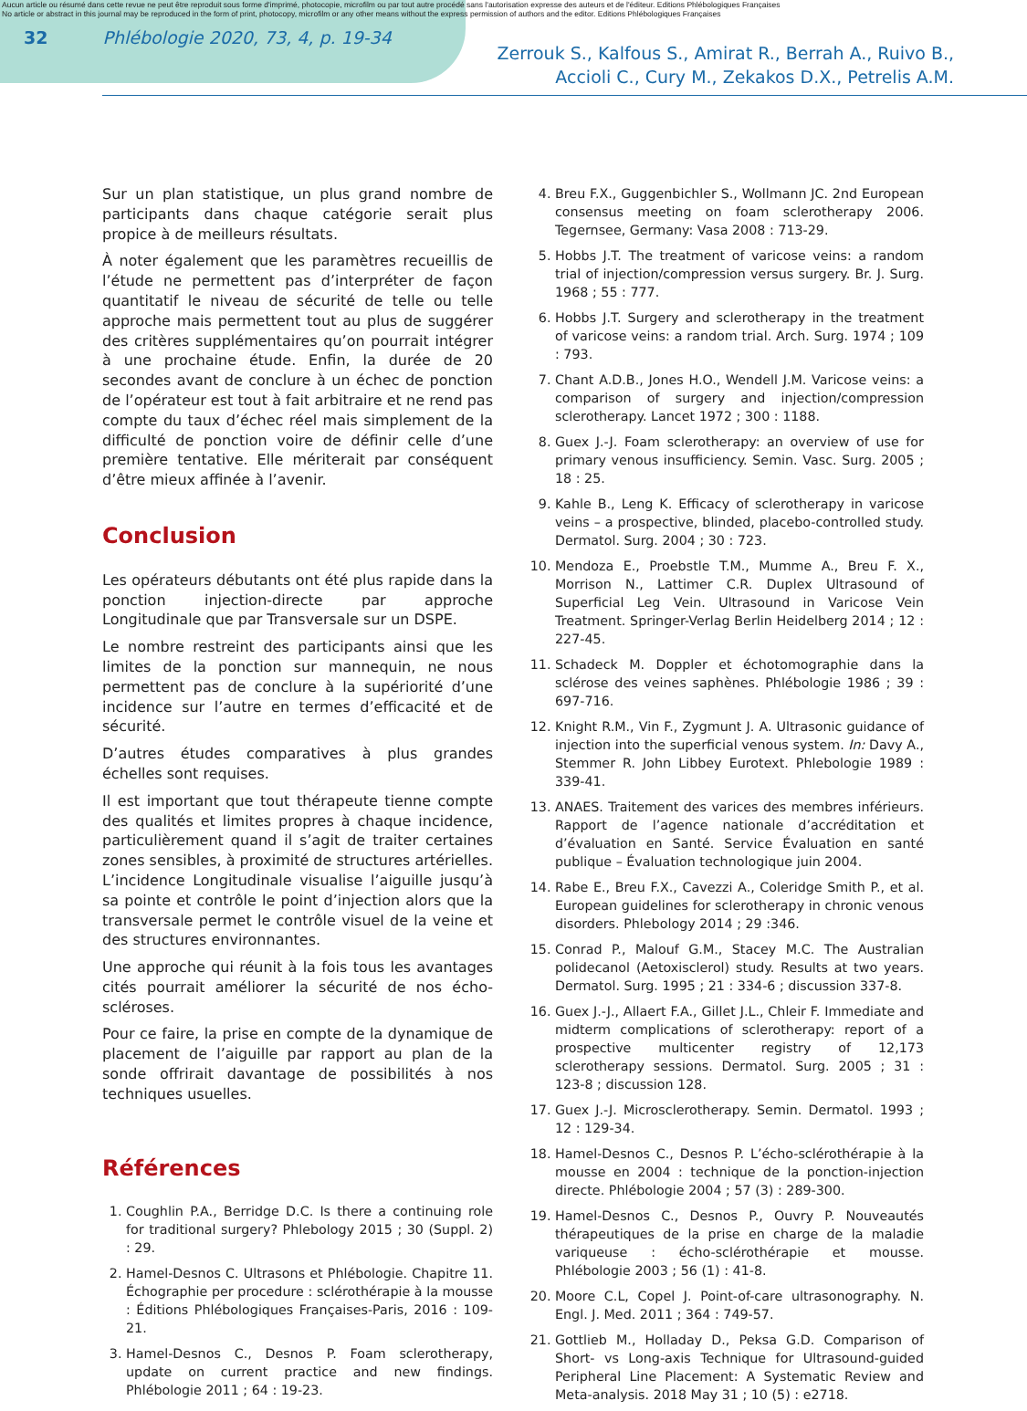Aucun article ou résumé dans cette revue ne peut être reproduit sous forme d'imprimé, photocopie, microfilm ou par tout autre procédé sans l'autorisation expresse des auteurs et de l'éditeur. Editions Phlébologiques Françaises
No article or abstract in this journal may be reproduced in the form of print, photocopy, microfilm or any other means without the express permission of authors and the editor. Editions Phlébologiques Françaises
32 Phlébologie 2020, 73, 4, p. 19-34 Zerrouk S., Kalfous S., Amirat R., Berrah A., Ruivo B.,
Accioli C., Cury M., Zekakos D.X., Petrelis A.M.
Sur un plan statistique, un plus grand nombre de participants dans chaque catégorie serait plus propice à de meilleurs résultats.
À noter également que les paramètres recueillis de l’étude ne permettent pas d’interpréter de façon quantitatif le niveau de sécurité de telle ou telle approche mais permettent tout au plus de suggérer des critères supplémentaires qu’on pourrait intégrer à une prochaine étude. Enfin, la durée de 20 secondes avant de conclure à un échec de ponction de l’opérateur est tout à fait arbitraire et ne rend pas compte du taux d’échec réel mais simplement de la difficulté de ponction voire de définir celle d’une première tentative. Elle mériterait par conséquent d’être mieux affinée à l’avenir.
Conclusion
Les opérateurs débutants ont été plus rapide dans la ponction injection-directe par approche Longitudinale que par Transversale sur un DSPE.
Le nombre restreint des participants ainsi que les limites de la ponction sur mannequin, ne nous permettent pas de conclure à la supériorité d’une incidence sur l’autre en termes d’efficacité et de sécurité.
D’autres études comparatives à plus grandes échelles sont requises.
Il est important que tout thérapeute tienne compte des qualités et limites propres à chaque incidence, particulièrement quand il s’agit de traiter certaines zones sensibles, à proximité de structures artérielles. L’incidence Longitudinale visualise l’aiguille jusqu’à sa pointe et contrôle le point d’injection alors que la transversale permet le contrôle visuel de la veine et des structures environnantes.
Une approche qui réunit à la fois tous les avantages cités pourrait améliorer la sécurité de nos écho-scléroses.
Pour ce faire, la prise en compte de la dynamique de placement de l’aiguille par rapport au plan de la sonde offrirait davantage de possibilités à nos techniques usuelles.
Références
1. Coughlin P.A., Berridge D.C. Is there a continuing role for traditional surgery? Phlebology 2015 ; 30 (Suppl. 2) : 29.
2. Hamel-Desnos C. Ultrasons et Phlébologie. Chapitre 11. Échographie per procedure : sclérothérapie à la mousse : Éditions Phlébologiques Françaises-Paris, 2016 : 109-21.
3. Hamel-Desnos C., Desnos P. Foam sclerotherapy, update on current practice and new findings. Phlébologie 2011 ; 64 : 19-23.
4. Breu F.X., Guggenbichler S., Wollmann JC. 2nd European consensus meeting on foam sclerotherapy 2006. Tegernsee, Germany: Vasa 2008 : 713-29.
5. Hobbs J.T. The treatment of varicose veins: a random trial of injection/compression versus surgery. Br. J. Surg. 1968 ; 55 : 777.
6. Hobbs J.T. Surgery and sclerotherapy in the treatment of varicose veins: a random trial. Arch. Surg. 1974 ; 109 : 793.
7. Chant A.D.B., Jones H.O., Wendell J.M. Varicose veins: a comparison of surgery and injection/compression sclerotherapy. Lancet 1972 ; 300 : 1188.
8. Guex J.-J. Foam sclerotherapy: an overview of use for primary venous insufficiency. Semin. Vasc. Surg. 2005 ; 18 : 25.
9. Kahle B., Leng K. Efficacy of sclerotherapy in varicose veins – a prospective, blinded, placebo-controlled study. Dermatol. Surg. 2004 ; 30 : 723.
10. Mendoza E., Proebstle T.M., Mumme A., Breu F. X., Morrison N., Lattimer C.R. Duplex Ultrasound of Superficial Leg Vein. Ultrasound in Varicose Vein Treatment. Springer-Verlag Berlin Heidelberg 2014 ; 12 : 227-45.
11. Schadeck M. Doppler et échotomographie dans la sclérose des veines saphènes. Phlébologie 1986 ; 39 : 697-716.
12. Knight R.M., Vin F., Zygmunt J. A. Ultrasonic guidance of injection into the superficial venous system. In: Davy A., Stemmer R. John Libbey Eurotext. Phlebologie 1989 : 339-41.
13. ANAES. Traitement des varices des membres inférieurs. Rapport de l’agence nationale d’accréditation et d’évaluation en Santé. Service Évaluation en santé publique – Évaluation technologique juin 2004.
14. Rabe E., Breu F.X., Cavezzi A., Coleridge Smith P., et al. European guidelines for sclerotherapy in chronic venous disorders. Phlebology 2014 ; 29 :346.
15. Conrad P., Malouf G.M., Stacey M.C. The Australian polidecanol (Aetoxisclerol) study. Results at two years. Dermatol. Surg. 1995 ; 21 : 334-6 ; discussion 337-8.
16. Guex J.-J., Allaert F.A., Gillet J.L., Chleir F. Immediate and midterm complications of sclerotherapy: report of a prospective multicenter registry of 12,173 sclerotherapy sessions. Dermatol. Surg. 2005 ; 31 : 123-8 ; discussion 128.
17. Guex J.-J. Microsclerotherapy. Semin. Dermatol. 1993 ; 12 : 129-34.
18. Hamel-Desnos C., Desnos P. L’écho-sclérothérapie à la mousse en 2004 : technique de la ponction-injection directe. Phlébologie 2004 ; 57 (3) : 289-300.
19. Hamel-Desnos C., Desnos P., Ouvry P. Nouveautés thérapeutiques de la prise en charge de la maladie variqueuse : écho-sclérothérapie et mousse. Phlébologie 2003 ; 56 (1) : 41-8.
20. Moore C.L, Copel J. Point-of-care ultrasonography. N. Engl. J. Med. 2011 ; 364 : 749-57.
21. Gottlieb M., Holladay D., Peksa G.D. Comparison of Short- vs Long-axis Technique for Ultrasound-guided Peripheral Line Placement: A Systematic Review and Meta-analysis. 2018 May 31 ; 10 (5) : e2718.